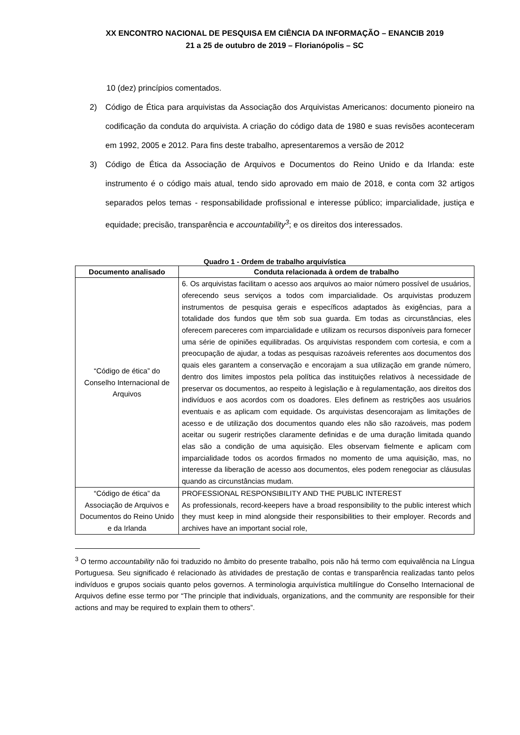XX ENCONTRO NACIONAL DE PESQUISA EM CIÊNCIA DA INFORMAÇÃO – ENANCIB 2019
21 a 25 de outubro de 2019 – Florianópolis – SC
10 (dez) princípios comentados.
2) Código de Ética para arquivistas da Associação dos Arquivistas Americanos: documento pioneiro na codificação da conduta do arquivista. A criação do código data de 1980 e suas revisões aconteceram em 1992, 2005 e 2012. Para fins deste trabalho, apresentaremos a versão de 2012
3) Código de Ética da Associação de Arquivos e Documentos do Reino Unido e da Irlanda: este instrumento é o código mais atual, tendo sido aprovado em maio de 2018, e conta com 32 artigos separados pelos temas - responsabilidade profissional e interesse público; imparcialidade, justiça e equidade; precisão, transparência e accountability<sup>3</sup>; e os direitos dos interessados.
Quadro 1 - Ordem de trabalho arquivística
| Documento analisado | Conduta relacionada à ordem de trabalho |
| --- | --- |
| “Código de ética” do Conselho Internacional de Arquivos | 6. Os arquivistas facilitam o acesso aos arquivos ao maior número possível de usuários, oferecendo seus serviços a todos com imparcialidade. Os arquivistas produzem instrumentos de pesquisa gerais e específicos adaptados às exigências, para a totalidade dos fundos que têm sob sua guarda. Em todas as circunstâncias, eles oferecem pareceres com imparcialidade e utilizam os recursos disponíveis para fornecer uma série de opiniões equilibradas. Os arquivistas respondem com cortesia, e com a preocupação de ajudar, a todas as pesquisas razoáveis referentes aos documentos dos quais eles garantem a conservação e encorajam a sua utilização em grande número, dentro dos limites impostos pela política das instituições relativos à necessidade de preservar os documentos, ao respeito à legislação e à regulamentação, aos direitos dos indivíduos e aos acordos com os doadores. Eles definem as restrições aos usuários eventuais e as aplicam com equidade. Os arquivistas desencorajam as limitações de acesso e de utilização dos documentos quando eles não são razoáveis, mas podem aceitar ou sugerir restrições claramente definidas e de uma duração limitada quando elas são a condição de uma aquisição. Eles observam fielmente e aplicam com imparcialidade todos os acordos firmados no momento de uma aquisição, mas, no interesse da liberação de acesso aos documentos, eles podem renegociar as cláusulas quando as circunstâncias mudam. |
| “Código de ética” da Associação de Arquivos e Documentos do Reino Unido e da Irlanda | PROFESSIONAL RESPONSIBILITY AND THE PUBLIC INTEREST As professionals, record-keepers have a broad responsibility to the public interest which they must keep in mind alongside their responsibilities to their employer. Records and archives have an important social role, |
<sup>3</sup> O termo accountability não foi traduzido no âmbito do presente trabalho, pois não há termo com equivalência na Língua Portuguesa. Seu significado é relacionado às atividades de prestação de contas e transparência realizadas tanto pelos indivíduos e grupos sociais quanto pelos governos. A terminologia arquivística multilíngue do Conselho Internacional de Arquivos define esse termo por “The principle that individuals, organizations, and the community are responsible for their actions and may be required to explain them to others”.